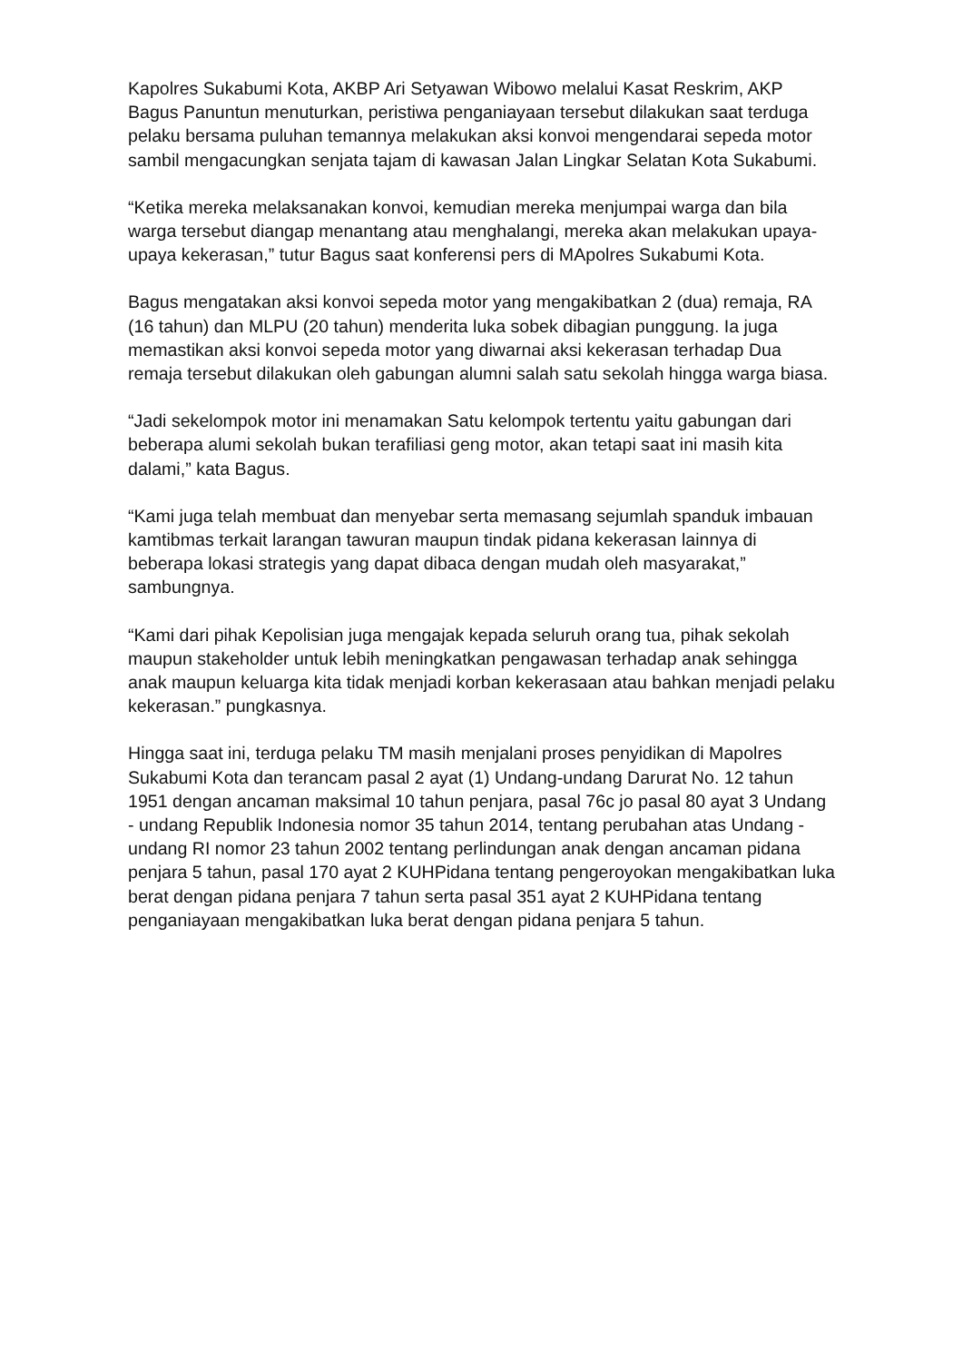Kapolres Sukabumi Kota, AKBP Ari Setyawan Wibowo melalui Kasat Reskrim, AKP Bagus Panuntun menuturkan, peristiwa penganiayaan tersebut dilakukan saat terduga pelaku bersama puluhan temannya melakukan aksi konvoi mengendarai sepeda motor sambil mengacungkan senjata tajam di kawasan Jalan Lingkar Selatan Kota Sukabumi.
“Ketika mereka melaksanakan konvoi, kemudian mereka menjumpai warga dan bila warga tersebut diangap menantang atau menghalangi, mereka akan melakukan upaya-upaya kekerasan,” tutur Bagus saat konferensi pers di MApolres Sukabumi Kota.
Bagus mengatakan aksi konvoi sepeda motor yang mengakibatkan 2 (dua) remaja, RA (16 tahun) dan MLPU (20 tahun) menderita luka sobek dibagian punggung. Ia juga memastikan aksi konvoi sepeda motor yang diwarnai aksi kekerasan terhadap Dua remaja tersebut dilakukan oleh gabungan alumni salah satu sekolah hingga warga biasa.
“Jadi sekelompok motor ini menamakan Satu kelompok tertentu yaitu gabungan dari beberapa alumi sekolah bukan terafiliasi geng motor, akan tetapi saat ini masih kita dalami,” kata Bagus.
“Kami juga telah membuat dan menyebar serta memasang sejumlah spanduk imbauan kamtibmas terkait larangan tawuran maupun tindak pidana kekerasan lainnya di beberapa lokasi strategis yang dapat dibaca dengan mudah oleh masyarakat,” sambungnya.
“Kami dari pihak Kepolisian juga mengajak kepada seluruh orang tua, pihak sekolah maupun stakeholder untuk lebih meningkatkan pengawasan terhadap anak sehingga anak maupun keluarga kita tidak menjadi korban kekerasaan atau bahkan menjadi pelaku kekerasan.” pungkasnya.
Hingga saat ini, terduga pelaku TM masih menjalani proses penyidikan di Mapolres Sukabumi Kota dan terancam pasal 2 ayat (1) Undang-undang Darurat No. 12 tahun 1951 dengan ancaman maksimal 10 tahun penjara, pasal 76c jo pasal 80 ayat 3 Undang - undang Republik Indonesia nomor 35 tahun 2014, tentang perubahan atas Undang - undang RI nomor 23 tahun 2002 tentang perlindungan anak dengan ancaman pidana penjara 5 tahun, pasal 170 ayat 2 KUHPidana tentang pengeroyokan mengakibatkan luka berat dengan pidana penjara 7 tahun serta pasal 351 ayat 2 KUHPidana tentang penganiayaan mengakibatkan luka berat dengan pidana penjara 5 tahun.